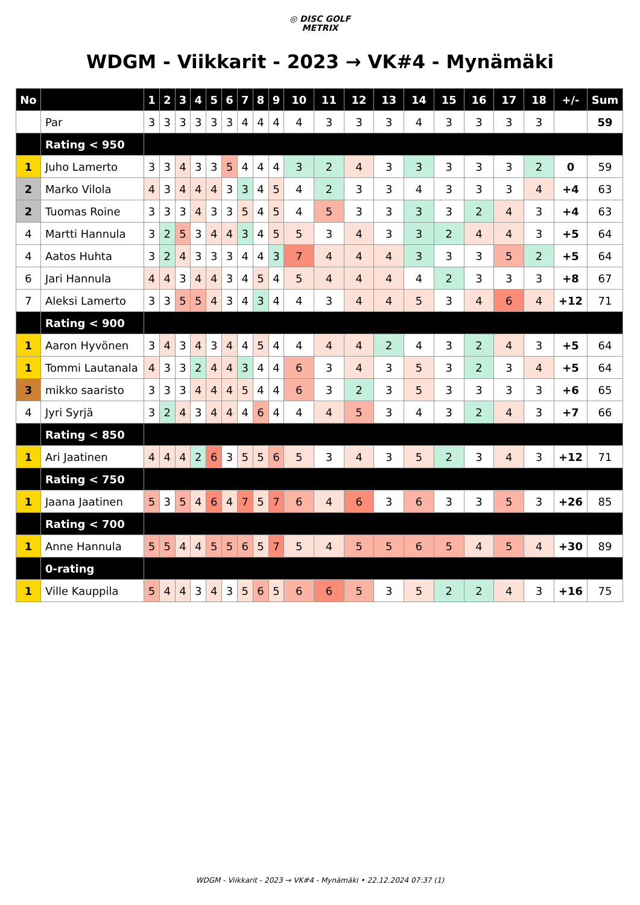◎ DISC GOLF
METRIX
WDGM - Viikkarit - 2023 → VK#4 - Mynämäki
| No | | 1 | 2 | 3 | 4 | 5 | 6 | 7 | 8 | 9 | 10 | 11 | 12 | 13 | 14 | 15 | 16 | 17 | 18 | +/- | Sum |
| --- | --- | --- | --- | --- | --- | --- | --- | --- | --- | --- | --- | --- | --- | --- | --- | --- | --- | --- | --- | --- | --- |
| | Par | 3 | 3 | 3 | 3 | 3 | 3 | 4 | 4 | 4 | 4 | 3 | 3 | 3 | 4 | 3 | 3 | 3 | 3 | | 59 |
| | Rating < 950 | | | | | | | | | | | | | | | | | | | | |
| 1 | Juho Lamerto | 3 | 3 | 4 | 3 | 3 | 5 | 4 | 4 | 4 | 3 | 2 | 4 | 3 | 3 | 3 | 3 | 3 | 2 | 0 | 59 |
| 2 | Marko Vilola | 4 | 3 | 4 | 4 | 4 | 3 | 3 | 4 | 5 | 4 | 2 | 3 | 3 | 4 | 3 | 3 | 3 | 4 | +4 | 63 |
| 2 | Tuomas Roine | 3 | 3 | 3 | 4 | 3 | 3 | 5 | 4 | 5 | 4 | 5 | 3 | 3 | 3 | 3 | 2 | 4 | 3 | +4 | 63 |
| 4 | Martti Hannula | 3 | 2 | 5 | 3 | 4 | 4 | 3 | 4 | 5 | 5 | 3 | 4 | 3 | 3 | 2 | 4 | 4 | 3 | +5 | 64 |
| 4 | Aatos Huhta | 3 | 2 | 4 | 3 | 3 | 3 | 4 | 4 | 3 | 7 | 4 | 4 | 4 | 3 | 3 | 3 | 5 | 2 | +5 | 64 |
| 6 | Jari Hannula | 4 | 4 | 3 | 4 | 4 | 3 | 4 | 5 | 4 | 5 | 4 | 4 | 4 | 4 | 2 | 3 | 3 | 3 | +8 | 67 |
| 7 | Aleksi Lamerto | 3 | 3 | 5 | 5 | 4 | 3 | 4 | 3 | 4 | 4 | 3 | 4 | 4 | 5 | 3 | 4 | 6 | 4 | +12 | 71 |
| | Rating < 900 | | | | | | | | | | | | | | | | | | | | |
| 1 | Aaron Hyvönen | 3 | 4 | 3 | 4 | 3 | 4 | 4 | 5 | 4 | 4 | 4 | 4 | 2 | 4 | 3 | 2 | 4 | 3 | +5 | 64 |
| 1 | Tommi Lautanala | 4 | 3 | 3 | 2 | 4 | 4 | 3 | 4 | 4 | 6 | 3 | 4 | 3 | 5 | 3 | 2 | 3 | 4 | +5 | 64 |
| 3 | mikko saaristo | 3 | 3 | 3 | 4 | 4 | 4 | 5 | 4 | 4 | 6 | 3 | 2 | 3 | 5 | 3 | 3 | 3 | 3 | +6 | 65 |
| 4 | Jyri Syrjä | 3 | 2 | 4 | 3 | 4 | 4 | 4 | 6 | 4 | 4 | 4 | 5 | 3 | 4 | 3 | 2 | 4 | 3 | +7 | 66 |
| | Rating < 850 | | | | | | | | | | | | | | | | | | | | |
| 1 | Ari Jaatinen | 4 | 4 | 4 | 2 | 6 | 3 | 5 | 5 | 6 | 5 | 3 | 4 | 3 | 5 | 2 | 3 | 4 | 3 | +12 | 71 |
| | Rating < 750 | | | | | | | | | | | | | | | | | | | | |
| 1 | Jaana Jaatinen | 5 | 3 | 5 | 4 | 6 | 4 | 7 | 5 | 7 | 6 | 4 | 6 | 3 | 6 | 3 | 3 | 5 | 3 | +26 | 85 |
| | Rating < 700 | | | | | | | | | | | | | | | | | | | | |
| 1 | Anne Hannula | 5 | 5 | 4 | 4 | 5 | 5 | 6 | 5 | 7 | 5 | 4 | 5 | 5 | 6 | 5 | 4 | 5 | 4 | +30 | 89 |
| | 0-rating | | | | | | | | | | | | | | | | | | | | |
| 1 | Ville Kauppila | 5 | 4 | 4 | 3 | 4 | 3 | 5 | 6 | 5 | 6 | 6 | 5 | 3 | 5 | 2 | 2 | 4 | 3 | +16 | 75 |
WDGM - Viikkarit - 2023 → VK#4 - Mynämäki • 22.12.2024 07:37 (1)